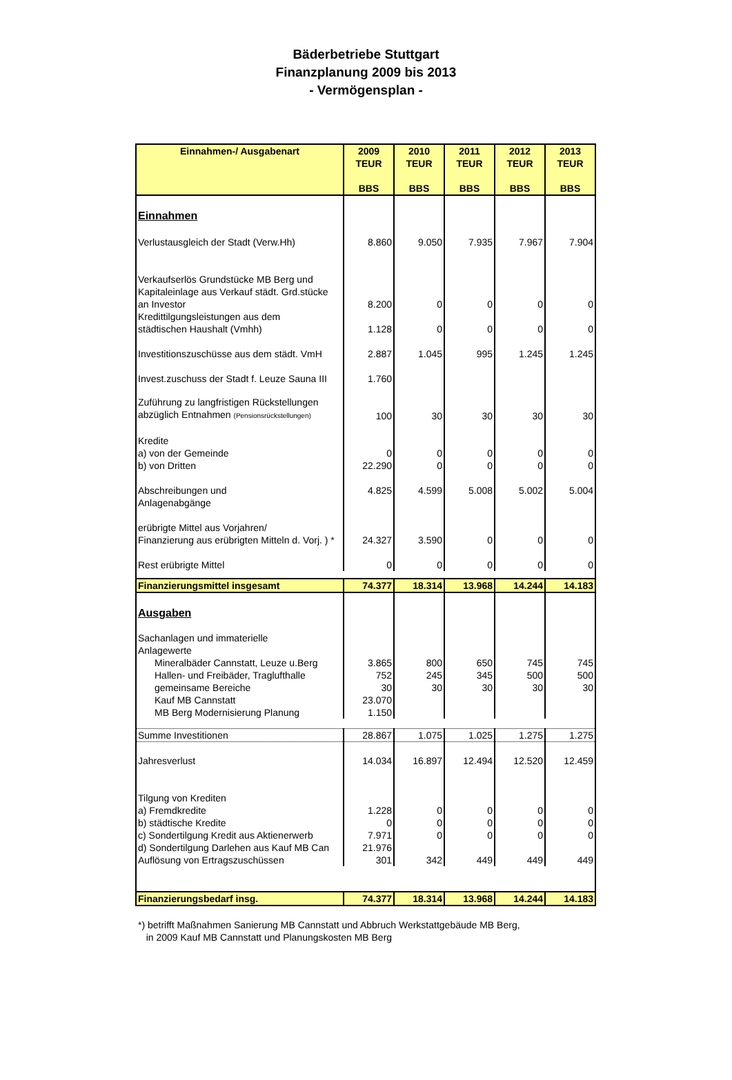Bäderbetriebe Stuttgart
Finanzplanung 2009 bis 2013
- Vermögensplan -
| Einnahmen-/ Ausgabenart | 2009 TEUR BBS | 2010 TEUR BBS | 2011 TEUR BBS | 2012 TEUR BBS | 2013 TEUR BBS |
| --- | --- | --- | --- | --- | --- |
| Einnahmen | | | | | |
| Verlustausgleich der Stadt (Verw.Hh) | 8.860 | 9.050 | 7.935 | 7.967 | 7.904 |
| Verkaufserlös Grundstücke MB Berg und Kapitaleinlage aus Verkauf städt. Grd.stücke an Investor | 8.200 | 0 | 0 | 0 | 0 |
| Kredittilgungsleistungen aus dem städtischen Haushalt (Vmhh) | 1.128 | 0 | 0 | 0 | 0 |
| Investitionszuschüsse aus dem städt. VmH | 2.887 | 1.045 | 995 | 1.245 | 1.245 |
| Invest.zuschuss der Stadt f. Leuze Sauna III | 1.760 | | | | |
| Zuführung zu langfristigen Rückstellungen abzüglich Entnahmen (Pensionsrückstellungen) | 100 | 30 | 30 | 30 | 30 |
| Kredite a) von der Gemeinde | 0 | 0 | 0 | 0 | 0 |
| b) von Dritten | 22.290 | 0 | 0 | 0 | 0 |
| Abschreibungen und Anlagenabgänge | 4.825 | 4.599 | 5.008 | 5.002 | 5.004 |
| erübrigte Mittel aus Vorjahren/ Finanzierung aus erübrigten Mitteln d. Vorj. ) * | 24.327 | 3.590 | 0 | 0 | 0 |
| Rest erübrigte Mittel | 0 | 0 | 0 | 0 | 0 |
| Finanzierungsmittel insgesamt | 74.377 | 18.314 | 13.968 | 14.244 | 14.183 |
| Ausgaben | | | | | |
| Sachanlagen und immaterielle Anlagewerte | | | | | |
| Mineralbäder Cannstatt, Leuze u.Berg | 3.865 | 800 | 650 | 745 | 745 |
| Hallen- und Freibäder, Traglufthalle | 752 | 245 | 345 | 500 | 500 |
| gemeinsame Bereiche | 30 | 30 | 30 | 30 | 30 |
| Kauf MB Cannstatt | 23.070 | | | | |
| MB Berg Modernisierung Planung | 1.150 | | | | |
| Summe Investitionen | 28.867 | 1.075 | 1.025 | 1.275 | 1.275 |
| Jahresverlust | 14.034 | 16.897 | 12.494 | 12.520 | 12.459 |
| Tilgung von Krediten a) Fremdkredite | 1.228 | 0 | 0 | 0 | 0 |
| b) städtische Kredite | 0 | 0 | 0 | 0 | 0 |
| c) Sondertilgung Kredit aus Aktienerwerb | 7.971 | 0 | 0 | 0 | 0 |
| d) Sondertilgung Darlehen aus Kauf MB Can | 21.976 | | | | |
| Auflösung von Ertragszuschüssen | 301 | 342 | 449 | 449 | 449 |
| Finanzierungsbedarf insg. | 74.377 | 18.314 | 13.968 | 14.244 | 14.183 |
*) betrifft Maßnahmen Sanierung MB Cannstatt und Abbruch Werkstattgebäude MB Berg,
in 2009 Kauf MB Cannstatt und Planungskosten MB Berg